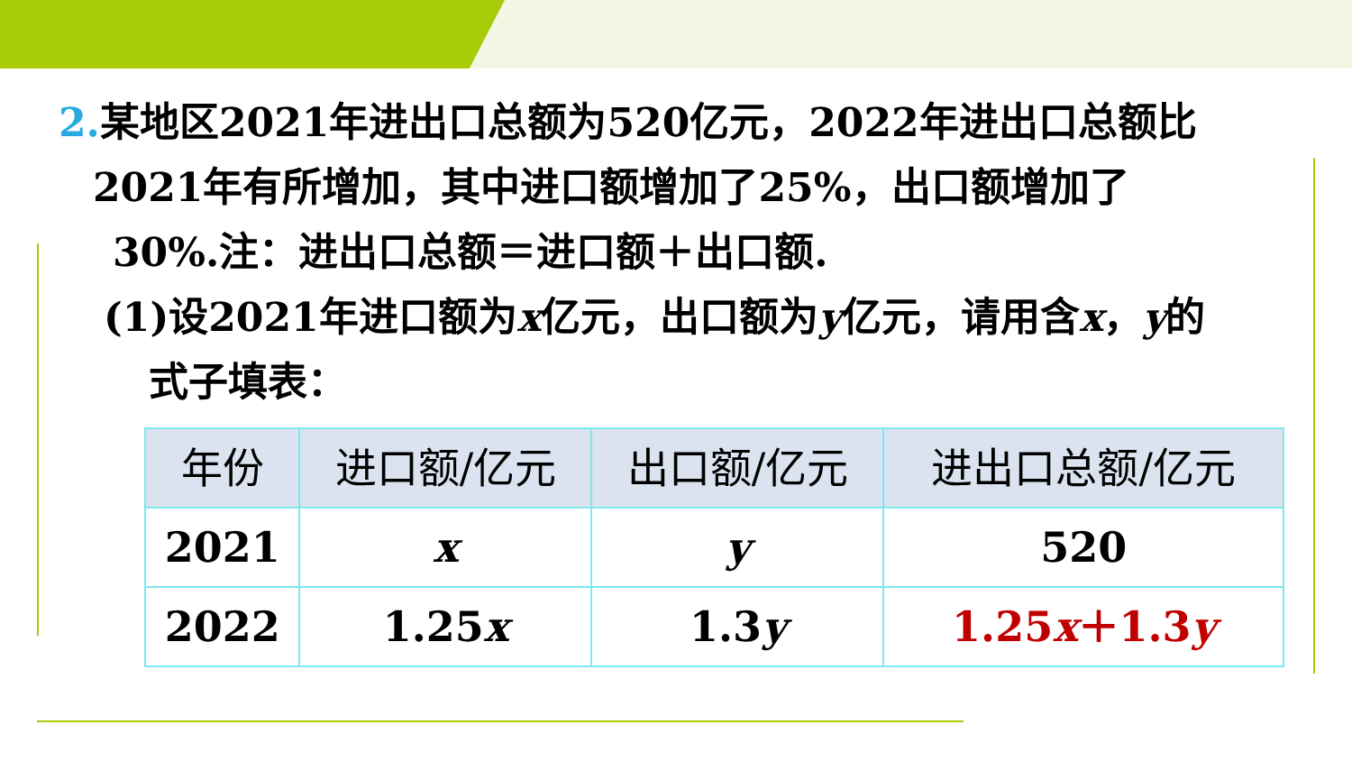2. 某地区2021年进出口总额为520亿元，2022年进出口总额比
2021年有所增加，其中进口额增加了25%，出口额增加了
30%.注：进出口总额＝进口额＋出口额.
(1)设2021年进口额为x亿元，出口额为y亿元，请用含x，y的
式子填表：
| 年份 | 进口额/亿元 | 出口额/亿元 | 进出口总额/亿元 |
| --- | --- | --- | --- |
| 2021 | x | y | 520 |
| 2022 | 1.25 x | 1.3 y | 1.25 x ＋1.3 y |